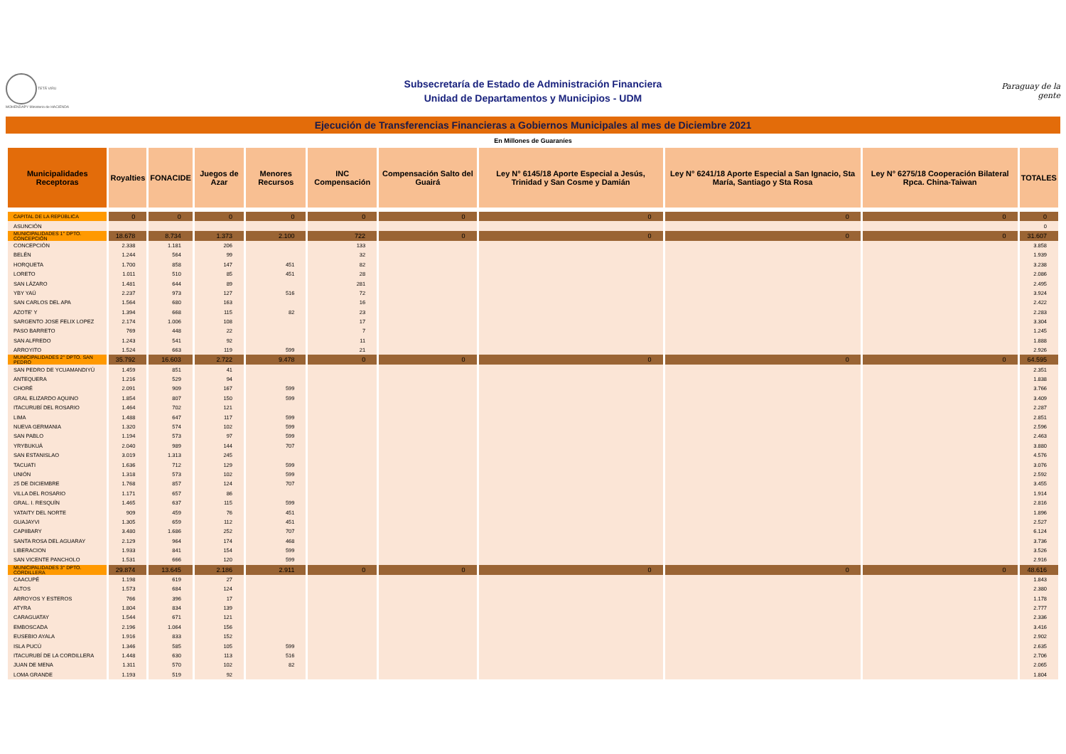TETÃ VIRU MOHENDAPY Ministerio de HACIENDA
Subsecretaría de Estado de Administración Financiera
Unidad de Departamentos y Municipios - UDM
Paraguay de la gente
Ejecución de Transferencias Financieras a Gobiernos Municipales al mes de Diciembre 2021
En Millones de Guaraníes
| Municipalidades Receptoras | Royalties | FONACIDE | Juegos de Azar | Menores Recursos | INC Compensación | Compensación Salto del Guairá | Ley N° 6145/18 Aporte Especial a Jesús, Trinidad y San Cosme y Damián | Ley N° 6241/18 Aporte Especial a San Ignacio, Sta María, Santiago y Sta Rosa | Ley N° 6275/18 Cooperación Bilateral Rpca. China-Taiwan | TOTALES |
| --- | --- | --- | --- | --- | --- | --- | --- | --- | --- | --- |
| CAPITAL DE LA REPÚBLICA | 0 | 0 | 0 | 0 | 0 | 0 | 0 | 0 | 0 | 0 |
| ASUNCIÓN | | | | | | | | | | 0 |
| MUNICIPALIDADES 1° DPTO. CONCEPCIÓN | 18.678 | 8.734 | 1.373 | 2.100 | 722 | 0 | 0 | 0 | 0 | 31.607 |
| CONCEPCIÓN | 2.338 | 1.181 | 206 | | 133 | | | | | 3.858 |
| BELÉN | 1.244 | 564 | 99 | | 32 | | | | | 1.939 |
| HORQUETA | 1.700 | 858 | 147 | 451 | 82 | | | | | 3.238 |
| LORETO | 1.011 | 510 | 85 | 451 | 28 | | | | | 2.086 |
| SAN LÁZARO | 1.481 | 644 | 89 | | 281 | | | | | 2.495 |
| YBY YAÚ | 2.237 | 973 | 127 | 516 | 72 | | | | | 3.924 |
| SAN CARLOS DEL APA | 1.564 | 680 | 163 | | 16 | | | | | 2.422 |
| AZOTE' Y | 1.394 | 668 | 115 | 82 | 23 | | | | | 2.283 |
| SARGENTO JOSE FELIX LOPEZ | 2.174 | 1.006 | 108 | | 17 | | | | | 3.304 |
| PASO BARRETO | 769 | 448 | 22 | | 7 | | | | | 1.245 |
| SAN ALFREDO | 1.243 | 541 | 92 | | 11 | | | | | 1.888 |
| ARROYITO | 1.524 | 663 | 119 | 599 | 21 | | | | | 2.926 |
| MUNICIPALIDADES 2° DPTO. SAN PEDRO | 35.792 | 16.603 | 2.722 | 9.478 | 0 | 0 | 0 | 0 | 0 | 64.595 |
| SAN PEDRO DE YCUAMANDIYÚ | 1.459 | 851 | 41 | | | | | | | 2.351 |
| ANTEQUERA | 1.216 | 529 | 94 | | | | | | | 1.838 |
| CHORÉ | 2.091 | 909 | 167 | 599 | | | | | | 3.766 |
| GRAL ELIZARDO AQUINO | 1.854 | 807 | 150 | 599 | | | | | | 3.409 |
| ITACURUBÍ DEL ROSARIO | 1.464 | 702 | 121 | | | | | | | 2.287 |
| LIMA | 1.488 | 647 | 117 | 599 | | | | | | 2.851 |
| NUEVA GERMANIA | 1.320 | 574 | 102 | 599 | | | | | | 2.596 |
| SAN PABLO | 1.194 | 573 | 97 | 599 | | | | | | 2.463 |
| YRYBUKUÁ | 2.040 | 989 | 144 | 707 | | | | | | 3.880 |
| SAN ESTANISLAO | 3.019 | 1.313 | 245 | | | | | | | 4.576 |
| TACUATI | 1.636 | 712 | 129 | 599 | | | | | | 3.076 |
| UNIÓN | 1.318 | 573 | 102 | 599 | | | | | | 2.592 |
| 25 DE DICIEMBRE | 1.768 | 857 | 124 | 707 | | | | | | 3.455 |
| VILLA DEL ROSARIO | 1.171 | 657 | 86 | | | | | | | 1.914 |
| GRAL. I. RESQUÍN | 1.465 | 637 | 115 | 599 | | | | | | 2.816 |
| YATAITY DEL NORTE | 909 | 459 | 76 | 451 | | | | | | 1.896 |
| GUAJAYVI | 1.305 | 659 | 112 | 451 | | | | | | 2.527 |
| CAPIIBARY | 3.480 | 1.686 | 252 | 707 | | | | | | 6.124 |
| SANTA ROSA DEL AGUARAY | 2.129 | 964 | 174 | 468 | | | | | | 3.736 |
| LIBERACION | 1.933 | 841 | 154 | 599 | | | | | | 3.526 |
| SAN VICENTE PANCHOLO | 1.531 | 666 | 120 | 599 | | | | | | 2.916 |
| MUNICIPALIDADES 3° DPTO. CORDILLERA | 29.874 | 13.645 | 2.186 | 2.911 | 0 | 0 | 0 | 0 | 0 | 48.616 |
| CAACUPÉ | 1.198 | 619 | 27 | | | | | | | 1.843 |
| ALTOS | 1.573 | 684 | 124 | | | | | | | 2.380 |
| ARROYOS Y ESTEROS | 766 | 396 | 17 | | | | | | | 1.178 |
| ATYRA | 1.804 | 834 | 139 | | | | | | | 2.777 |
| CARAGUATAY | 1.544 | 671 | 121 | | | | | | | 2.336 |
| EMBOSCADA | 2.196 | 1.064 | 156 | | | | | | | 3.416 |
| EUSEBIO AYALA | 1.916 | 833 | 152 | | | | | | | 2.902 |
| ISLA PUCÚ | 1.346 | 585 | 105 | 599 | | | | | | 2.635 |
| ITACURUBÍ DE LA CORDILLERA | 1.448 | 630 | 113 | 516 | | | | | | 2.706 |
| JUAN DE MENA | 1.311 | 570 | 102 | 82 | | | | | | 2.065 |
| LOMA GRANDE | 1.193 | 519 | 92 | | | | | | | 1.804 |